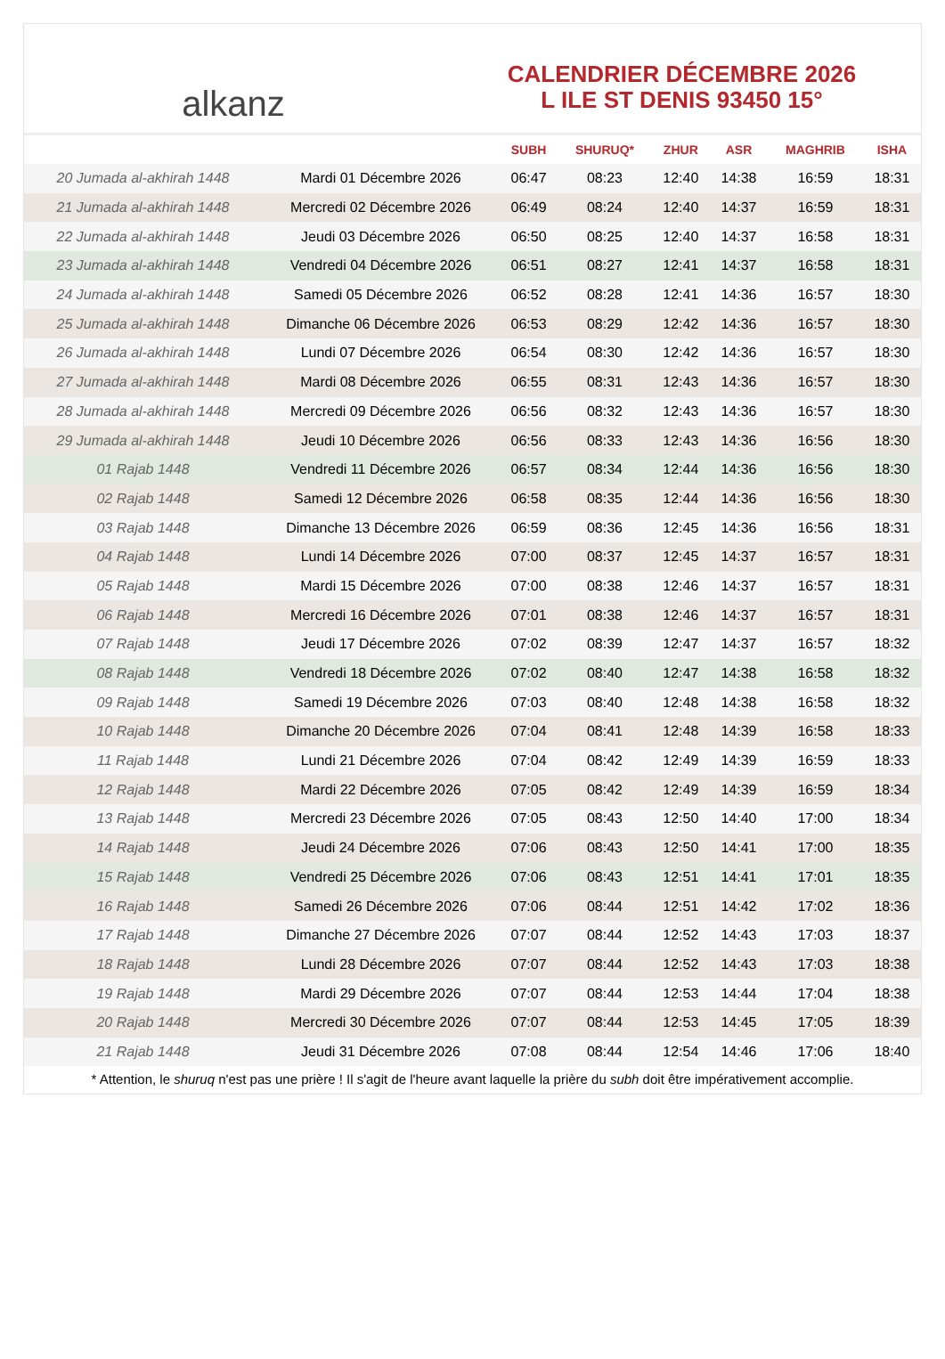alkanz
CALENDRIER DÉCEMBRE 2026
L ILE ST DENIS 93450 15°
| | | SUBH | SHURUQ* | ZHUR | ASR | MAGHRIB | ISHA |
| --- | --- | --- | --- | --- | --- | --- | --- |
| 20 Jumada al-akhirah 1448 | Mardi 01 Décembre 2026 | 06:47 | 08:23 | 12:40 | 14:38 | 16:59 | 18:31 |
| 21 Jumada al-akhirah 1448 | Mercredi 02 Décembre 2026 | 06:49 | 08:24 | 12:40 | 14:37 | 16:59 | 18:31 |
| 22 Jumada al-akhirah 1448 | Jeudi 03 Décembre 2026 | 06:50 | 08:25 | 12:40 | 14:37 | 16:58 | 18:31 |
| 23 Jumada al-akhirah 1448 | Vendredi 04 Décembre 2026 | 06:51 | 08:27 | 12:41 | 14:37 | 16:58 | 18:31 |
| 24 Jumada al-akhirah 1448 | Samedi 05 Décembre 2026 | 06:52 | 08:28 | 12:41 | 14:36 | 16:57 | 18:30 |
| 25 Jumada al-akhirah 1448 | Dimanche 06 Décembre 2026 | 06:53 | 08:29 | 12:42 | 14:36 | 16:57 | 18:30 |
| 26 Jumada al-akhirah 1448 | Lundi 07 Décembre 2026 | 06:54 | 08:30 | 12:42 | 14:36 | 16:57 | 18:30 |
| 27 Jumada al-akhirah 1448 | Mardi 08 Décembre 2026 | 06:55 | 08:31 | 12:43 | 14:36 | 16:57 | 18:30 |
| 28 Jumada al-akhirah 1448 | Mercredi 09 Décembre 2026 | 06:56 | 08:32 | 12:43 | 14:36 | 16:57 | 18:30 |
| 29 Jumada al-akhirah 1448 | Jeudi 10 Décembre 2026 | 06:56 | 08:33 | 12:43 | 14:36 | 16:56 | 18:30 |
| 01 Rajab 1448 | Vendredi 11 Décembre 2026 | 06:57 | 08:34 | 12:44 | 14:36 | 16:56 | 18:30 |
| 02 Rajab 1448 | Samedi 12 Décembre 2026 | 06:58 | 08:35 | 12:44 | 14:36 | 16:56 | 18:30 |
| 03 Rajab 1448 | Dimanche 13 Décembre 2026 | 06:59 | 08:36 | 12:45 | 14:36 | 16:56 | 18:31 |
| 04 Rajab 1448 | Lundi 14 Décembre 2026 | 07:00 | 08:37 | 12:45 | 14:37 | 16:57 | 18:31 |
| 05 Rajab 1448 | Mardi 15 Décembre 2026 | 07:00 | 08:38 | 12:46 | 14:37 | 16:57 | 18:31 |
| 06 Rajab 1448 | Mercredi 16 Décembre 2026 | 07:01 | 08:38 | 12:46 | 14:37 | 16:57 | 18:31 |
| 07 Rajab 1448 | Jeudi 17 Décembre 2026 | 07:02 | 08:39 | 12:47 | 14:37 | 16:57 | 18:32 |
| 08 Rajab 1448 | Vendredi 18 Décembre 2026 | 07:02 | 08:40 | 12:47 | 14:38 | 16:58 | 18:32 |
| 09 Rajab 1448 | Samedi 19 Décembre 2026 | 07:03 | 08:40 | 12:48 | 14:38 | 16:58 | 18:32 |
| 10 Rajab 1448 | Dimanche 20 Décembre 2026 | 07:04 | 08:41 | 12:48 | 14:39 | 16:58 | 18:33 |
| 11 Rajab 1448 | Lundi 21 Décembre 2026 | 07:04 | 08:42 | 12:49 | 14:39 | 16:59 | 18:33 |
| 12 Rajab 1448 | Mardi 22 Décembre 2026 | 07:05 | 08:42 | 12:49 | 14:39 | 16:59 | 18:34 |
| 13 Rajab 1448 | Mercredi 23 Décembre 2026 | 07:05 | 08:43 | 12:50 | 14:40 | 17:00 | 18:34 |
| 14 Rajab 1448 | Jeudi 24 Décembre 2026 | 07:06 | 08:43 | 12:50 | 14:41 | 17:00 | 18:35 |
| 15 Rajab 1448 | Vendredi 25 Décembre 2026 | 07:06 | 08:43 | 12:51 | 14:41 | 17:01 | 18:35 |
| 16 Rajab 1448 | Samedi 26 Décembre 2026 | 07:06 | 08:44 | 12:51 | 14:42 | 17:02 | 18:36 |
| 17 Rajab 1448 | Dimanche 27 Décembre 2026 | 07:07 | 08:44 | 12:52 | 14:43 | 17:03 | 18:37 |
| 18 Rajab 1448 | Lundi 28 Décembre 2026 | 07:07 | 08:44 | 12:52 | 14:43 | 17:03 | 18:38 |
| 19 Rajab 1448 | Mardi 29 Décembre 2026 | 07:07 | 08:44 | 12:53 | 14:44 | 17:04 | 18:38 |
| 20 Rajab 1448 | Mercredi 30 Décembre 2026 | 07:07 | 08:44 | 12:53 | 14:45 | 17:05 | 18:39 |
| 21 Rajab 1448 | Jeudi 31 Décembre 2026 | 07:08 | 08:44 | 12:54 | 14:46 | 17:06 | 18:40 |
* Attention, le shuruq n'est pas une prière ! Il s'agit de l'heure avant laquelle la prière du subh doit être impérativement accomplie.